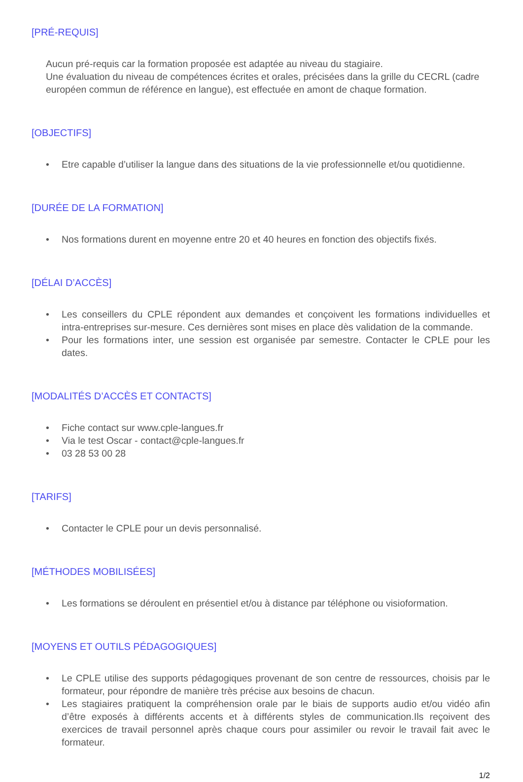[PRÉ-REQUIS]
Aucun pré-requis car la formation proposée est adaptée au niveau du stagiaire.
Une évaluation du niveau de compétences écrites et orales, précisées dans la grille du CECRL (cadre européen commun de référence en langue), est effectuée en amont de chaque formation.
[OBJECTIFS]
• Etre capable d’utiliser la langue dans des situations de la vie professionnelle et/ou quotidienne.
[DURÉE DE LA FORMATION]
• Nos formations durent en moyenne entre 20 et 40 heures en fonction des objectifs fixés.
[DÉLAI D’ACCÈS]
• Les conseillers du CPLE répondent aux demandes et conçoivent les formations individuelles et intra-entreprises sur-mesure. Ces dernières sont mises en place dès validation de la commande.
• Pour les formations inter, une session est organisée par semestre. Contacter le CPLE pour les dates.
[MODALITÉS D’ACCÈS ET CONTACTS]
• Fiche contact sur www.cple-langues.fr
• Via le test Oscar - contact@cple-langues.fr
• 03 28 53 00 28
[TARIFS]
• Contacter le CPLE pour un devis personnalisé.
[MÉTHODES MOBILISÉES]
• Les formations se déroulent en présentiel et/ou à distance par téléphone ou visioformation.
[MOYENS ET OUTILS PÉDAGOGIQUES]
• Le CPLE utilise des supports pédagogiques provenant de son centre de ressources, choisis par le formateur, pour répondre de manière très précise aux besoins de chacun.
• Les stagiaires pratiquent la compréhension orale par le biais de supports audio et/ou vidéo afin d’être exposés à différents accents et à différents styles de communication.Ils reçoivent des exercices de travail personnel après chaque cours pour assimiler ou revoir le travail fait avec le formateur.
1/2